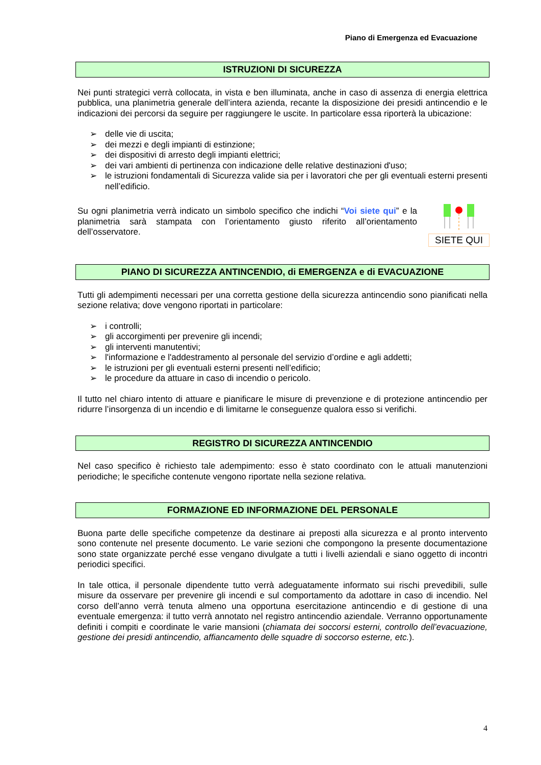Piano di Emergenza ed Evacuazione
ISTRUZIONI DI SICUREZZA
Nei punti strategici verrà collocata, in vista e ben illuminata, anche in caso di assenza di energia elettrica pubblica, una planimetria generale dell’intera azienda, recante la disposizione dei presidi antincendio e le indicazioni dei percorsi da seguire per raggiungere le uscite. In particolare essa riporterà la ubicazione:
➢ delle vie di uscita;
➢ dei mezzi e degli impianti di estinzione;
➢ dei dispositivi di arresto degli impianti elettrici;
➢ dei vari ambienti di pertinenza con indicazione delle relative destinazioni d'uso;
➢ le istruzioni fondamentali di Sicurezza valide sia per i lavoratori che per gli eventuali esterni presenti nell’edificio.
Su ogni planimetria verrà indicato un simbolo specifico che indichi “Voi siete qui” e la planimetria sarà stampata con l’orientamento giusto riferito all’orientamento dell’osservatore.
SIETE QUI
PIANO DI SICUREZZA ANTINCENDIO, di EMERGENZA e di EVACUAZIONE
Tutti gli adempimenti necessari per una corretta gestione della sicurezza antincendio sono pianificati nella sezione relativa; dove vengono riportati in particolare:
➢ i controlli;
➢ gli accorgimenti per prevenire gli incendi;
➢ gli interventi manutentivi;
➢ l'informazione e l'addestramento al personale del servizio d’ordine e agli addetti;
➢ le istruzioni per gli eventuali esterni presenti nell’edificio;
➢ le procedure da attuare in caso di incendio o pericolo.
Il tutto nel chiaro intento di attuare e pianificare le misure di prevenzione e di protezione antincendio per ridurre l’insorgenza di un incendio e di limitarne le conseguenze qualora esso si verifichi.
REGISTRO DI SICUREZZA ANTINCENDIO
Nel caso specifico è richiesto tale adempimento: esso è stato coordinato con le attuali manutenzioni periodiche; le specifiche contenute vengono riportate nella sezione relativa.
FORMAZIONE ED INFORMAZIONE DEL PERSONALE
Buona parte delle specifiche competenze da destinare ai preposti alla sicurezza e al pronto intervento sono contenute nel presente documento. Le varie sezioni che compongono la presente documentazione sono state organizzate perché esse vengano divulgate a tutti i livelli aziendali e siano oggetto di incontri periodici specifici.
In tale ottica, il personale dipendente tutto verrà adeguatamente informato sui rischi prevedibili, sulle misure da osservare per prevenire gli incendi e sul comportamento da adottare in caso di incendio. Nel corso dell’anno verrà tenuta almeno una opportuna esercitazione antincendio e di gestione di una eventuale emergenza: il tutto verrà annotato nel registro antincendio aziendale. Verranno opportunamente definiti i compiti e coordinate le varie mansioni (chiamata dei soccorsi esterni, controllo dell’evacuazione, gestione dei presidi antincendio, affiancamento delle squadre di soccorso esterne, etc.).
4